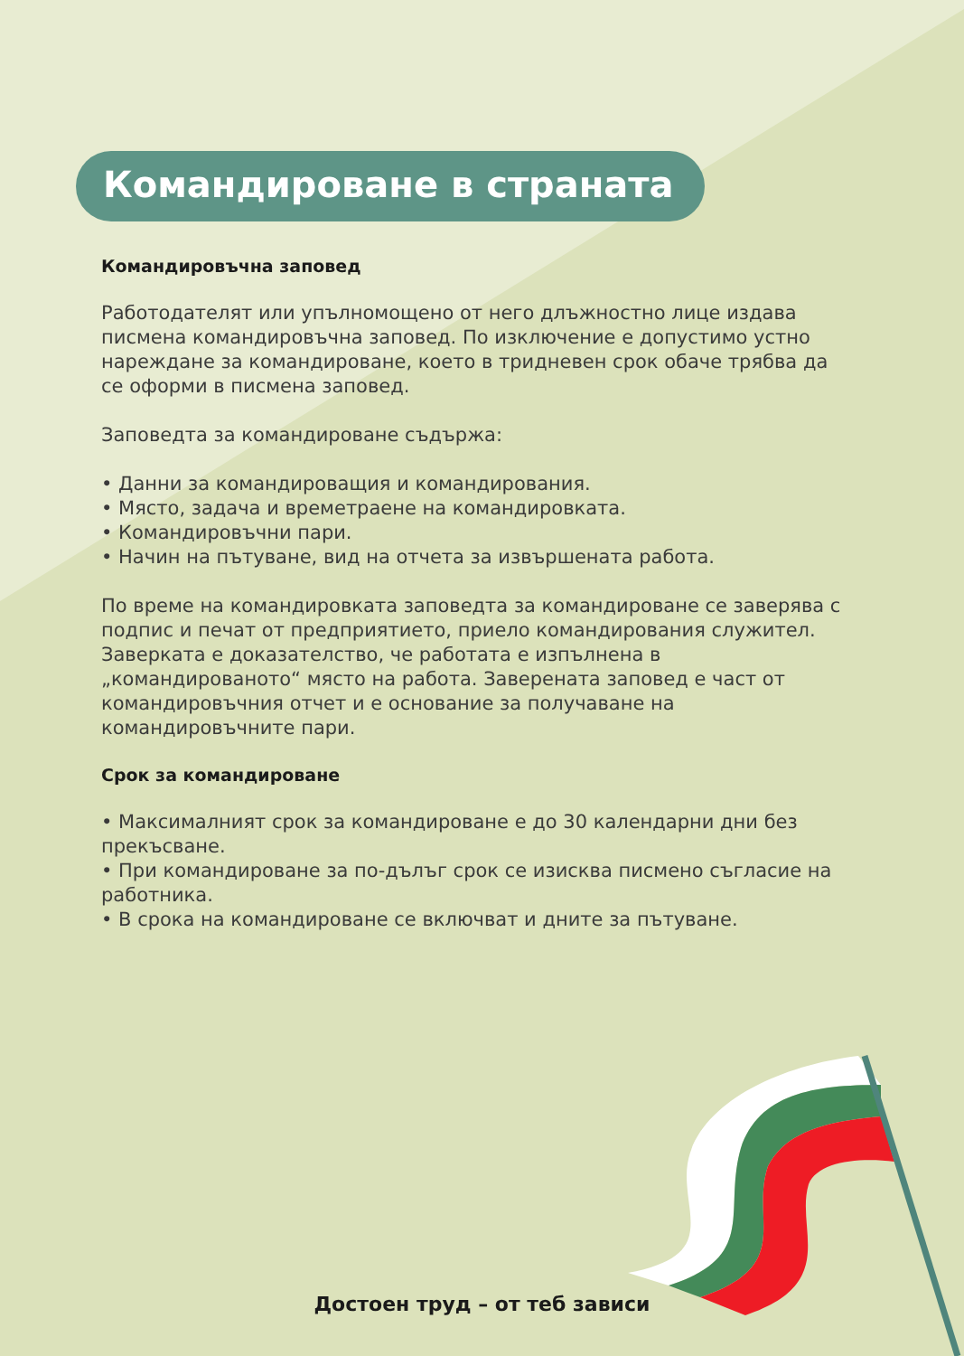Командироване в страната
Командировъчна заповед
Работодателят или упълномощено от него длъжностно лице издава писмена командировъчна заповед. По изключение е допустимо устно нареждане за командироване, което в тридневен срок обаче трябва да се оформи в писмена заповед.
Заповедта за командироване съдържа:
• Данни за командироващия и командирования.
• Място, задача и времетраене на командировката.
• Командировъчни пари.
• Начин на пътуване, вид на отчета за извършената работа.
По време на командировката заповедта за командироване се заверява с подпис и печат от предприятието, приело командирования служител. Заверката е доказателство, че работата е изпълнена в „командированото“ място на работа. Заверената заповед е част от командировъчния отчет и е основание за получаване на командировъчните пари.
Срок за командироване
• Максималният срок за командироване е до 30 календарни дни без прекъсване.
• При командироване за по-дълъг срок се изисква писмено съгласие на работника.
• В срока на командироване се включват и дните за пътуване.
Достоен труд – от теб зависи